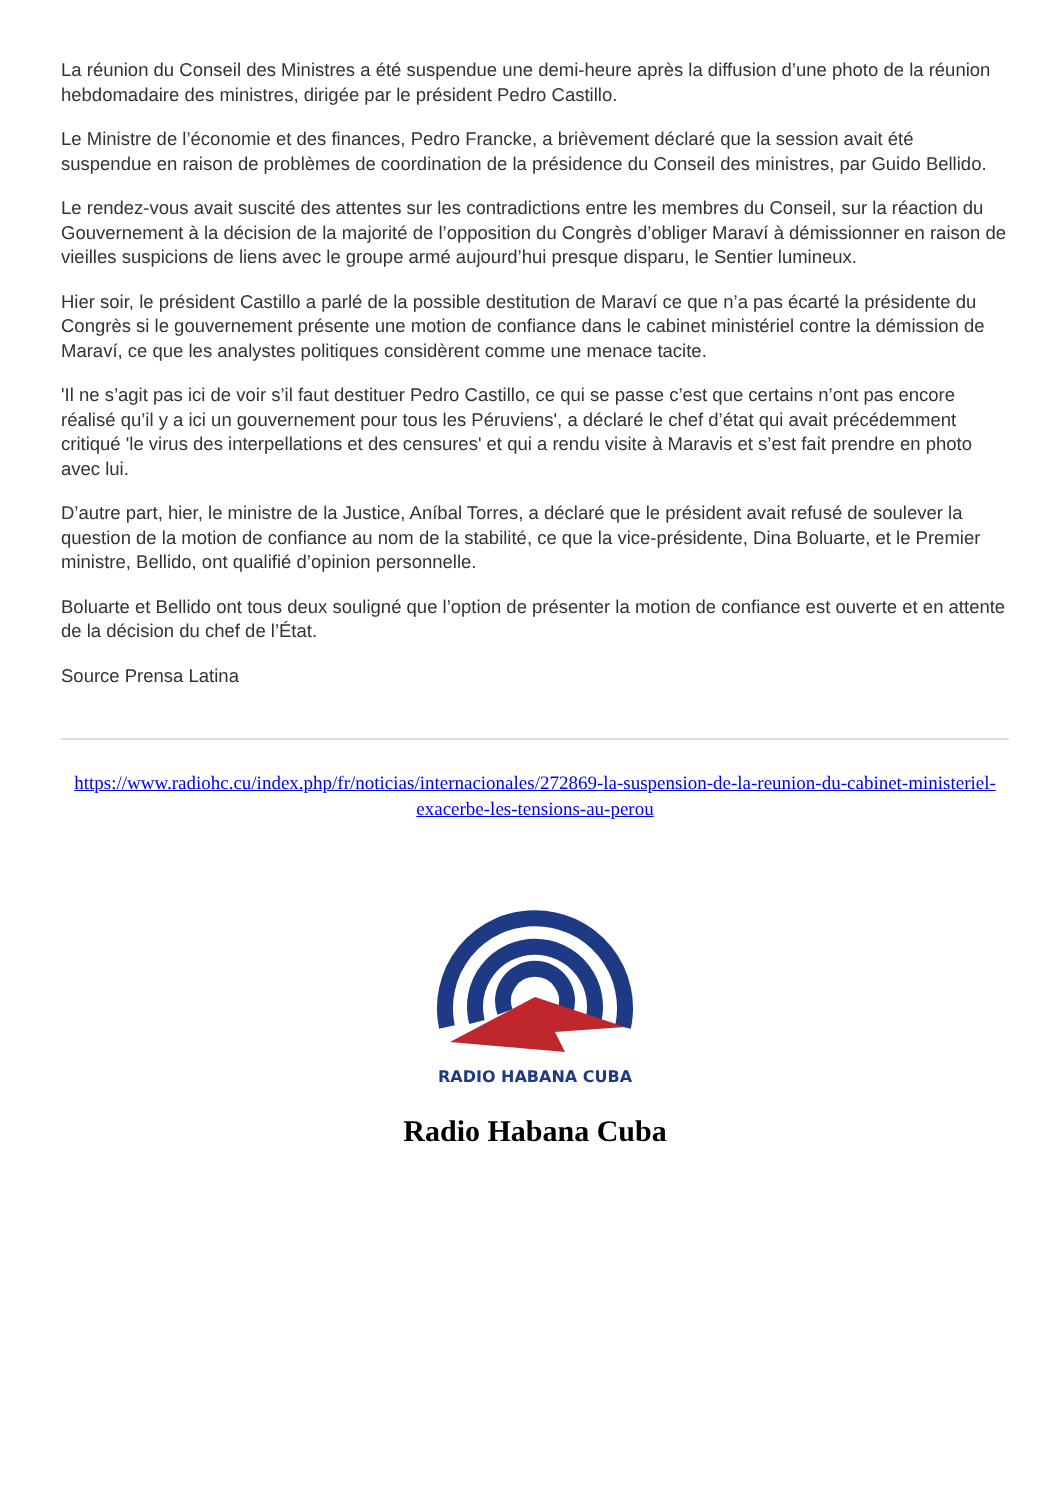La réunion du Conseil des Ministres a été suspendue une demi-heure après la diffusion d’une photo de la réunion hebdomadaire des ministres, dirigée par le président Pedro Castillo.
Le Ministre de l’économie et des finances, Pedro Francke, a brièvement déclaré que la session avait été suspendue en raison de problèmes de coordination de la présidence du Conseil des ministres, par Guido Bellido.
Le rendez-vous avait suscité des attentes sur les contradictions entre les membres du Conseil, sur la réaction du Gouvernement à la décision de la majorité de l’opposition du Congrès d’obliger Maraví à démissionner en raison de vieilles suspicions de liens avec le groupe armé aujourd’hui presque disparu, le Sentier lumineux.
Hier soir, le président Castillo a parlé de la possible destitution de Maraví ce que n’a pas écarté la présidente du Congrès si le gouvernement présente une motion de confiance dans le cabinet ministériel contre la démission de Maraví, ce que les analystes politiques considèrent comme une menace tacite.
'Il ne s’agit pas ici de voir s’il faut destituer Pedro Castillo, ce qui se passe c’est que certains n’ont pas encore réalisé qu’il y a ici un gouvernement pour tous les Péruviens', a déclaré le chef d’état qui avait précédemment critiqué 'le virus des interpellations et des censures' et qui a rendu visite à Maravis et s’est fait prendre en photo avec lui.
D’autre part, hier, le ministre de la Justice, Aníbal Torres, a déclaré que le président avait refusé de soulever la question de la motion de confiance au nom de la stabilité, ce que la vice-présidente, Dina Boluarte, et le Premier ministre, Bellido, ont qualifié d’opinion personnelle.
Boluarte et Bellido ont tous deux souligné que l’option de présenter la motion de confiance est ouverte et en attente de la décision du chef de l’État.
Source Prensa Latina
https://www.radiohc.cu/index.php/fr/noticias/internacionales/272869-la-suspension-de-la-reunion-du-cabinet-ministeriel-exacerbe-les-tensions-au-perou
RADIO HABANA CUBA
Radio Habana Cuba